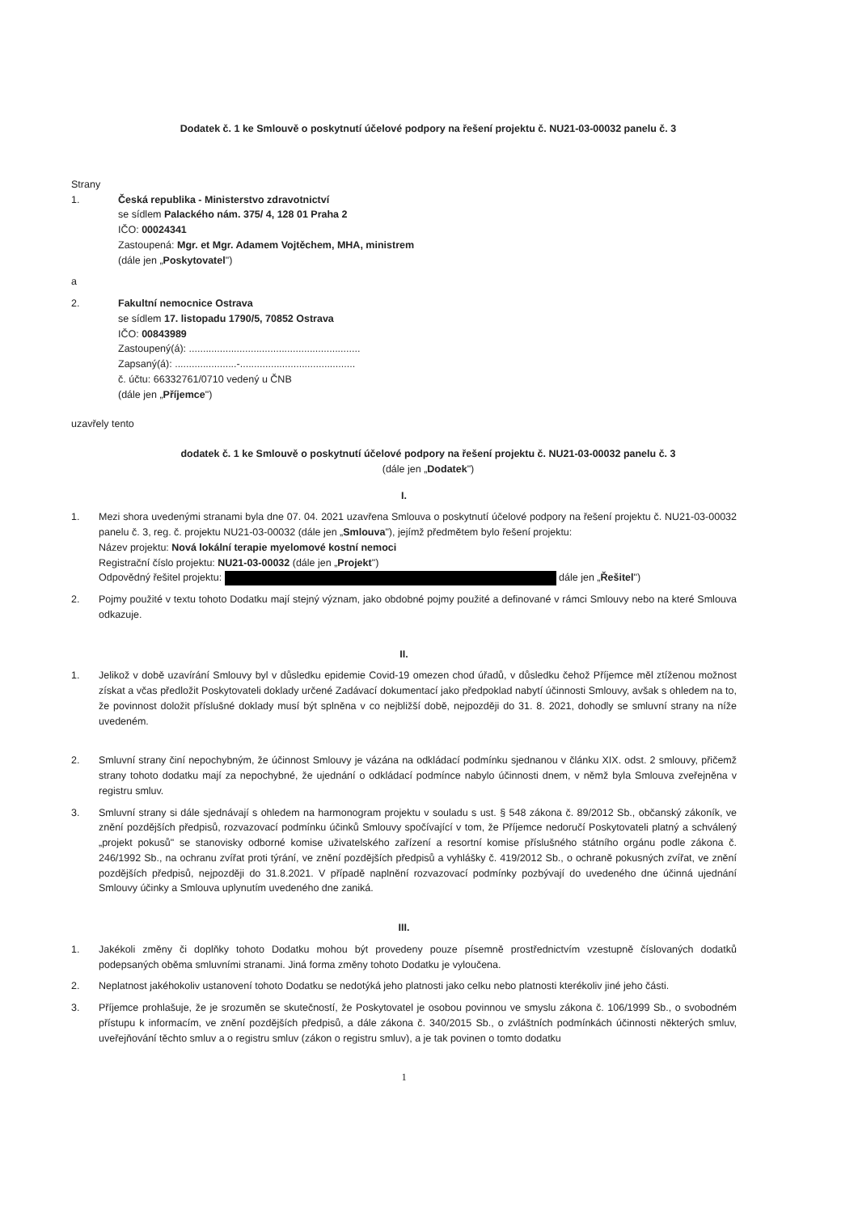Dodatek č. 1 ke Smlouvě o poskytnutí účelové podpory na řešení projektu č. NU21-03-00032 panelu č. 3
Strany
1. Česká republika - Ministerstvo zdravotnictví
se sídlem Palackého nám. 375/ 4, 128 01 Praha 2
IČO: 00024341
Zastoupená: Mgr. et Mgr. Adamem Vojtěchem, MHA, ministrem
(dále jen „Poskytovatel")
a
2. Fakultní nemocnice Ostrava
se sídlem 17. listopadu 1790/5, 70852 Ostrava
IČO: 00843989
Zastoupený(á): .............................................................
Zapsaný(á): ......................-.........................................
č. účtu: 66332761/0710 vedený u ČNB
(dále jen „Příjemce")
uzavřely tento
dodatek č. 1 ke Smlouvě o poskytnutí účelové podpory na řešení projektu č. NU21-03-00032 panelu č. 3
(dále jen „Dodatek")
I.
1. Mezi shora uvedenými stranami byla dne 07. 04. 2021 uzavřena Smlouva o poskytnutí účelové podpory na řešení projektu č. NU21-03-00032 panelu č. 3, reg. č. projektu NU21-03-00032 (dále jen „Smlouva"), jejímž předmětem bylo řešení projektu:
Název projektu: Nová lokální terapie myelomové kostní nemoci
Registrační číslo projektu: NU21-03-00032 (dále jen „Projekt")
Odpovědný řešitel projektu: dále jen „Řešitel")
2. Pojmy použité v textu tohoto Dodatku mají stejný význam, jako obdobné pojmy použité a definované v rámci Smlouvy nebo na které Smlouva odkazuje.
II.
1. Jelikož v době uzavírání Smlouvy byl v důsledku epidemie Covid-19 omezen chod úřadů, v důsledku čehož Příjemce měl ztíženou možnost získat a včas předložit Poskytovateli doklady určené Zadávací dokumentací jako předpoklad nabytí účinnosti Smlouvy, avšak s ohledem na to, že povinnost doložit příslušné doklady musí být splněna v co nejbližší době, nejpozději do 31. 8. 2021, dohodly se smluvní strany na níže uvedeném.
2. Smluvní strany činí nepochybným, že účinnost Smlouvy je vázána na odkládací podmínku sjednanou v článku XIX. odst. 2 smlouvy, přičemž strany tohoto dodatku mají za nepochybné, že ujednání o odkládací podmínce nabylo účinnosti dnem, v němž byla Smlouva zveřejněna v registru smluv.
3. Smluvní strany si dále sjednávají s ohledem na harmonogram projektu v souladu s ust. § 548 zákona č. 89/2012 Sb., občanský zákoník, ve znění pozdějších předpisů, rozvazovací podmínku účinků Smlouvy spočívající v tom, že Příjemce nedoručí Poskytovateli platný a schválený „projekt pokusů" se stanovisky odborné komise uživatelského zařízení a resortní komise příslušného státního orgánu podle zákona č. 246/1992 Sb., na ochranu zvířat proti týrání, ve znění pozdějších předpisů a vyhlášky č. 419/2012 Sb., o ochraně pokusných zvířat, ve znění pozdějších předpisů, nejpozději do 31.8.2021. V případě naplnění rozvazovací podmínky pozbývají do uvedeného dne účinná ujednání Smlouvy účinky a Smlouva uplynutím uvedeného dne zaniká.
III.
1. Jakékoli změny či doplňky tohoto Dodatku mohou být provedeny pouze písemně prostřednictvím vzestupně číslovaných dodatků podepsaných oběma smluvními stranami. Jiná forma změny tohoto Dodatku je vyloučena.
2. Neplatnost jakéhokoliv ustanovení tohoto Dodatku se nedotýká jeho platnosti jako celku nebo platnosti kterékoliv jiné jeho části.
3. Příjemce prohlašuje, že je srozuměn se skutečností, že Poskytovatel je osobou povinnou ve smyslu zákona č. 106/1999 Sb., o svobodném přístupu k informacím, ve znění pozdějších předpisů, a dále zákona č. 340/2015 Sb., o zvláštních podmínkách účinnosti některých smluv, uveřejňování těchto smluv a o registru smluv (zákon o registru smluv), a je tak povinen o tomto dodatku
1